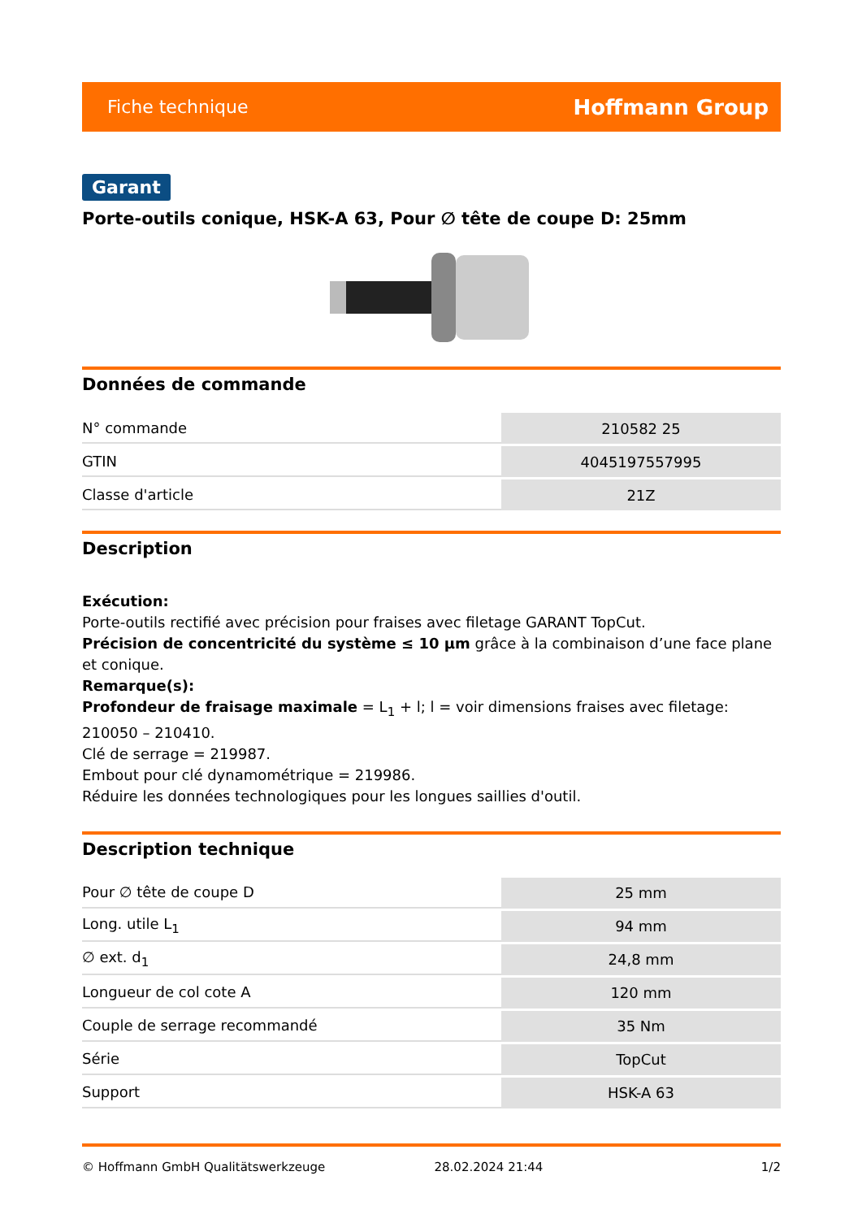Fiche technique Hoffmann Group
Garant
Porte-outils conique, HSK-A 63, Pour ∅ tête de coupe D: 25mm
Données de commande
| N° commande | 210582 25 |
| GTIN | 4045197557995 |
| Classe d'article | 21Z |
Description
Exécution:
Porte-outils rectifié avec précision pour fraises avec filetage GARANT TopCut.
Précision de concentricité du système ≤ 10 µm grâce à la combinaison d’une face plane et conique.
Remarque(s):
Profondeur de fraisage maximale = L<sub>1</sub> + l; l = voir dimensions fraises avec filetage: 210050 – 210410.
Clé de serrage = 219987.
Embout pour clé dynamométrique = 219986.
Réduire les données technologiques pour les longues saillies d'outil.
Description technique
| Pour ∅ tête de coupe D | 25 mm |
| Long. utile L<sub>1</sub> | 94 mm |
| ∅ ext. d<sub>1</sub> | 24,8 mm |
| Longueur de col cote A | 120 mm |
| Couple de serrage recommandé | 35 Nm |
| Série | TopCut |
| Support | HSK-A 63 |
© Hoffmann GmbH Qualitätswerkzeuge 28.02.2024 21:44 1/2